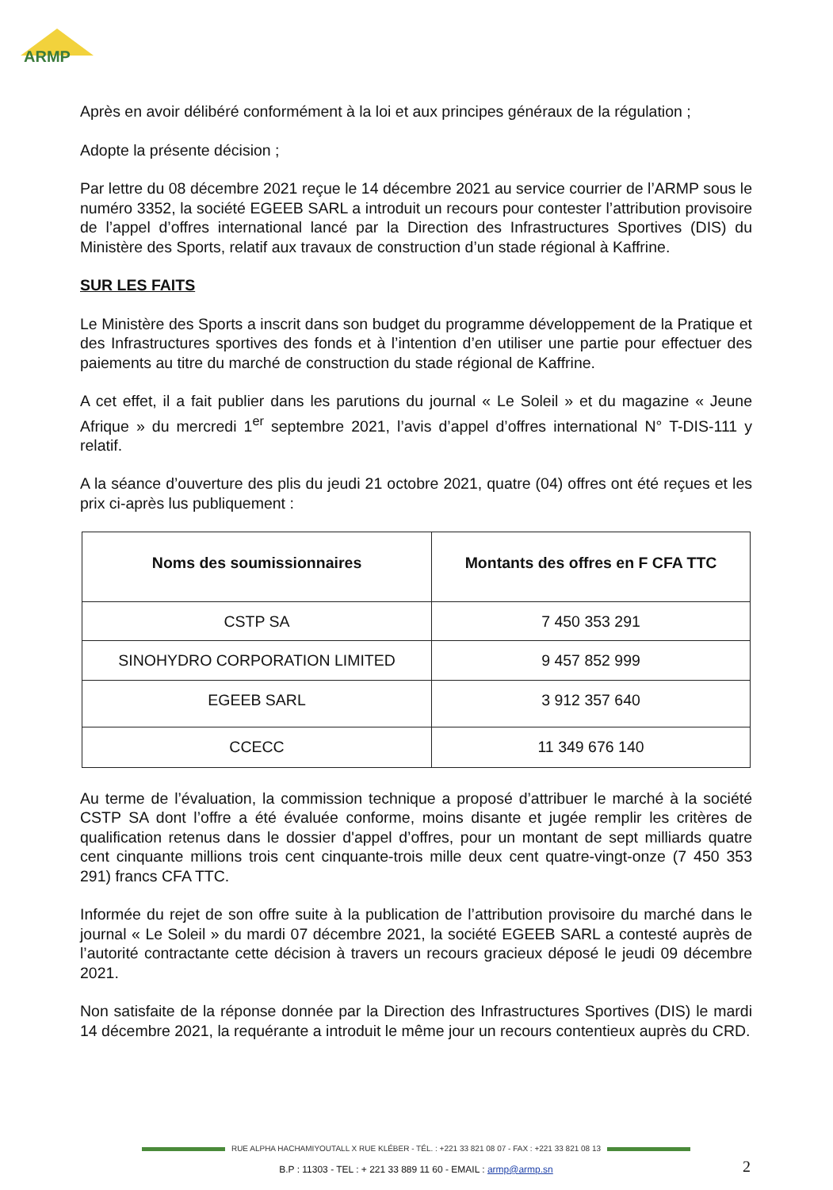ARMP
Après en avoir délibéré conformément à la loi et aux principes généraux de la régulation ;
Adopte la présente décision ;
Par lettre du 08 décembre 2021 reçue le 14 décembre 2021 au service courrier de l’ARMP sous le numéro 3352, la société EGEEB SARL a introduit un recours pour contester l’attribution provisoire de l’appel d’offres international lancé par la Direction des Infrastructures Sportives (DIS) du Ministère des Sports, relatif aux travaux de construction d’un stade régional à Kaffrine.
SUR LES FAITS
Le Ministère des Sports a inscrit dans son budget du programme développement de la Pratique et des Infrastructures sportives des fonds et à l’intention d’en utiliser une partie pour effectuer des paiements au titre du marché de construction du stade régional de Kaffrine.
A cet effet, il a fait publier dans les parutions du journal « Le Soleil » et du magazine « Jeune Afrique » du mercredi 1<sup>er</sup> septembre 2021, l’avis d’appel d’offres international N° T-DIS-111 y relatif.
A la séance d’ouverture des plis du jeudi 21 octobre 2021, quatre (04) offres ont été reçues et les prix ci-après lus publiquement :
| Noms des soumissionnaires | Montants des offres en F CFA TTC |
| --- | --- |
| CSTP SA | 7 450 353 291 |
| SINOHYDRO CORPORATION LIMITED | 9 457 852 999 |
| EGEEB SARL | 3 912 357 640 |
| CCECC | 11 349 676 140 |
Au terme de l’évaluation, la commission technique a proposé d’attribuer le marché à la société CSTP SA dont l’offre a été évaluée conforme, moins disante et jugée remplir les critères de qualification retenus dans le dossier d'appel d’offres, pour un montant de sept milliards quatre cent cinquante millions trois cent cinquante-trois mille deux cent quatre-vingt-onze (7 450 353 291) francs CFA TTC.
Informée du rejet de son offre suite à la publication de l’attribution provisoire du marché dans le journal « Le Soleil » du mardi 07 décembre 2021, la société EGEEB SARL a contesté auprès de l’autorité contractante cette décision à travers un recours gracieux déposé le jeudi 09 décembre 2021.
Non satisfaite de la réponse donnée par la Direction des Infrastructures Sportives (DIS) le mardi 14 décembre 2021, la requérante a introduit le même jour un recours contentieux auprès du CRD.
RUE ALPHA HACHAMIYOUTALL X RUE KLÉBER - TÉL. : +221 33 821 08 07 - FAX : +221 33 821 08 13
B.P : 11303 - TEL : + 221 33 889 11 60 - EMAIL : armp@armp.sn 2